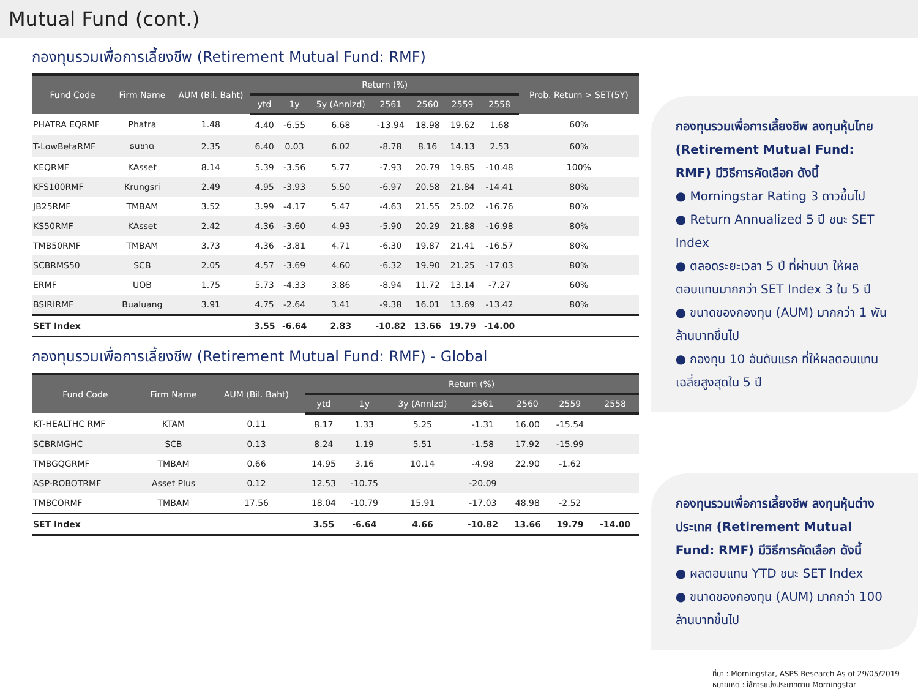Mutual Fund (cont.)
กองทุนรวมเพื่อการเลี้ยงชีพ (Retirement Mutual Fund: RMF)
| Fund Code | Firm Name | AUM (Bil. Baht) | Return (%) | | | | | | | Prob. Return > SET(5Y) |
| --- | --- | --- | --- | --- | --- | --- | --- | --- | --- | --- |
| | | | ytd | 1y | 5y (Annlzd) | 2561 | 2560 | 2559 | 2558 | |
| PHATRA EQRMF | Phatra | 1.48 | 4.40 | -6.55 | 6.68 | -13.94 | 18.98 | 19.62 | 1.68 | 60% |
| T-LowBetaRMF | ธนชาต | 2.35 | 6.40 | 0.03 | 6.02 | -8.78 | 8.16 | 14.13 | 2.53 | 60% |
| KEQRMF | KAsset | 8.14 | 5.39 | -3.56 | 5.77 | -7.93 | 20.79 | 19.85 | -10.48 | 100% |
| KFS100RMF | Krungsri | 2.49 | 4.95 | -3.93 | 5.50 | -6.97 | 20.58 | 21.84 | -14.41 | 80% |
| JB25RMF | TMBAM | 3.52 | 3.99 | -4.17 | 5.47 | -4.63 | 21.55 | 25.02 | -16.76 | 80% |
| KS50RMF | KAsset | 2.42 | 4.36 | -3.60 | 4.93 | -5.90 | 20.29 | 21.88 | -16.98 | 80% |
| TMB50RMF | TMBAM | 3.73 | 4.36 | -3.81 | 4.71 | -6.30 | 19.87 | 21.41 | -16.57 | 80% |
| SCBRMS50 | SCB | 2.05 | 4.57 | -3.69 | 4.60 | -6.32 | 19.90 | 21.25 | -17.03 | 80% |
| ERMF | UOB | 1.75 | 5.73 | -4.33 | 3.86 | -8.94 | 11.72 | 13.14 | -7.27 | 60% |
| BSIRIRMF | Bualuang | 3.91 | 4.75 | -2.64 | 3.41 | -9.38 | 16.01 | 13.69 | -13.42 | 80% |
| SET Index | | | 3.55 | -6.64 | 2.83 | -10.82 | 13.66 | 19.79 | -14.00 | |
กองทุนรวมเพื่อการเลี้ยงชีพ (Retirement Mutual Fund: RMF) - Global
| Fund Code | Firm Name | AUM (Bil. Baht) | Return (%) | | | | | | |
| --- | --- | --- | --- | --- | --- | --- | --- | --- | --- |
| | | | ytd | 1y | 3y (Annlzd) | 2561 | 2560 | 2559 | 2558 |
| KT-HEALTHC RMF | KTAM | 0.11 | 8.17 | 1.33 | 5.25 | -1.31 | 16.00 | -15.54 | |
| SCBRMGHC | SCB | 0.13 | 8.24 | 1.19 | 5.51 | -1.58 | 17.92 | -15.99 | |
| TMBGQGRMF | TMBAM | 0.66 | 14.95 | 3.16 | 10.14 | -4.98 | 22.90 | -1.62 | |
| ASP-ROBOTRMF | Asset Plus | 0.12 | 12.53 | -10.75 | | -20.09 | | | |
| TMBCORMF | TMBAM | 17.56 | 18.04 | -10.79 | 15.91 | -17.03 | 48.98 | -2.52 | |
| SET Index | | | 3.55 | -6.64 | 4.66 | -10.82 | 13.66 | 19.79 | -14.00 |
กองทุนรวมเพื่อการเลี้ยงชีพ ลงทุนหุ้นไทย (Retirement Mutual Fund: RMF) มีวิธีการคัดเลือก ดังนี้
● Morningstar Rating 3 ดาวขึ้นไป
● Return Annualized 5 ปี ชนะ SET Index
● ตลอดระยะเวลา 5 ปี ที่ผ่านมา ให้ผลตอบแทนมากกว่า SET Index 3 ใน 5 ปี
● ขนาดของกองทุน (AUM) มากกว่า 1 พันล้านบาทขึ้นไป
● กองทุน 10 อันดับแรก ที่ให้ผลตอบแทนเฉลี่ยสูงสุดใน 5 ปี
กองทุนรวมเพื่อการเลี้ยงชีพ ลงทุนหุ้นต่างประเทศ (Retirement Mutual Fund: RMF) มีวิธีการคัดเลือก ดังนี้
● ผลตอบแทน YTD ชนะ SET Index
● ขนาดของกองทุน (AUM) มากกว่า 100 ล้านบาทขึ้นไป
ที่มา : Morningstar, ASPS Research As of 29/05/2019
หมายเหตุ : ใช้การแบ่งประเภทตาม Morningstar